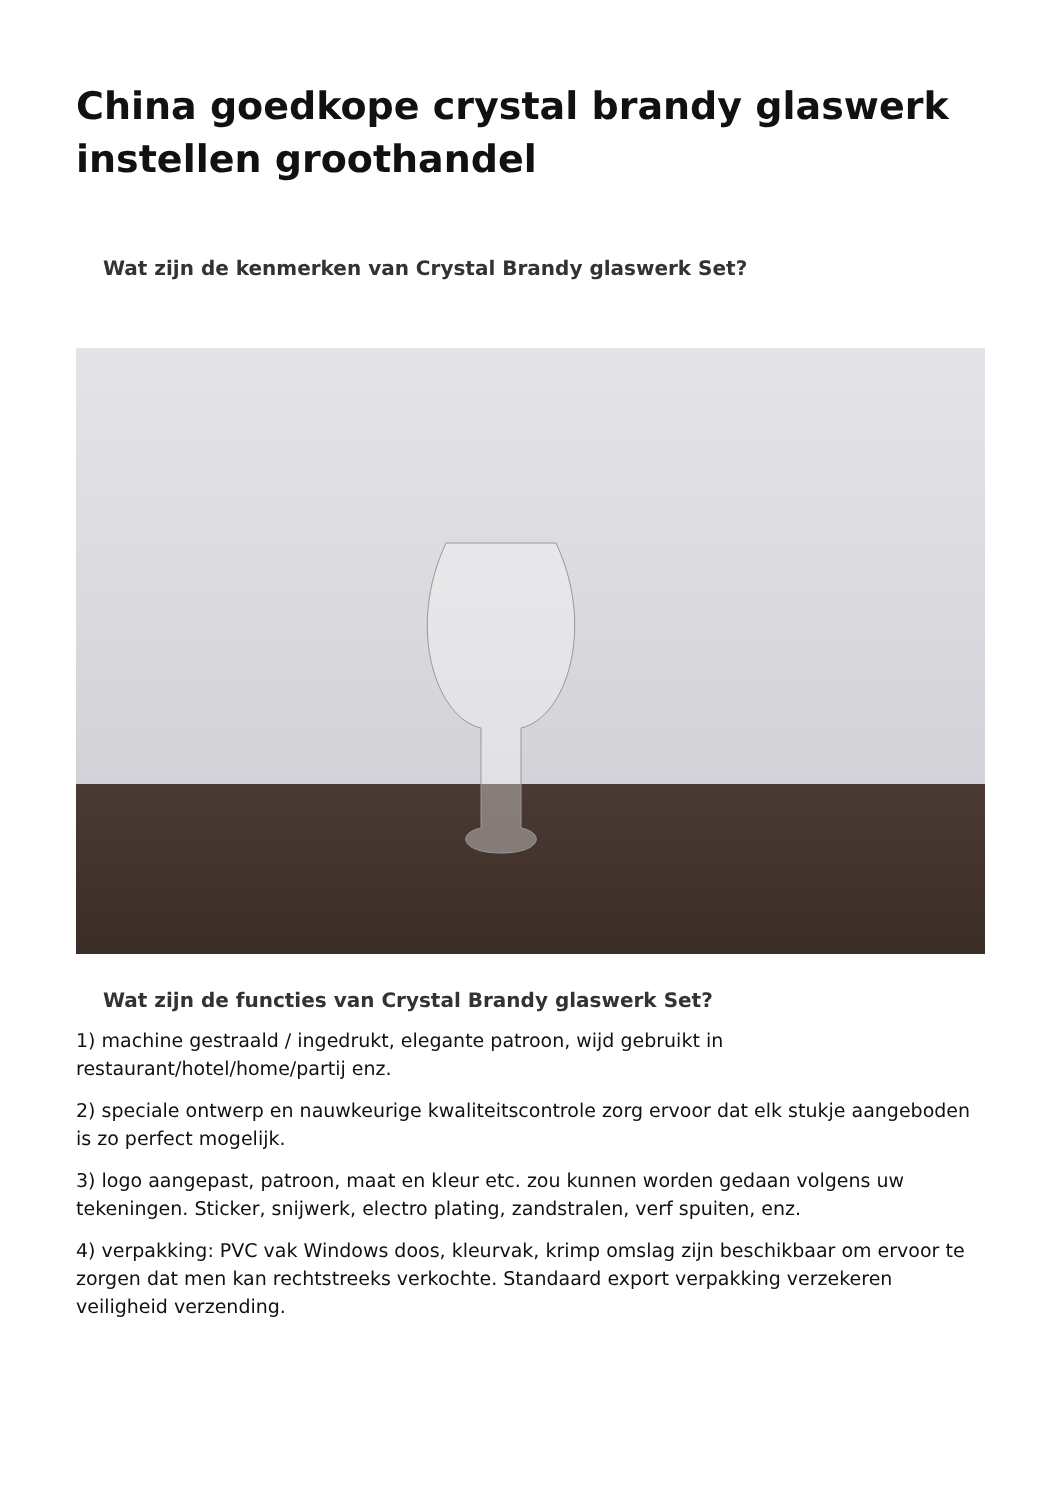China goedkope crystal brandy glaswerk instellen groothandel
Wat zijn de kenmerken van Crystal Brandy glaswerk Set?
Wat zijn de functies van Crystal Brandy glaswerk Set?
1) machine gestraald / ingedrukt, elegante patroon, wijd gebruikt in restaurant/hotel/home/partij enz.
2) speciale ontwerp en nauwkeurige kwaliteitscontrole zorg ervoor dat elk stukje aangeboden is zo perfect mogelijk.
3) logo aangepast, patroon, maat en kleur etc. zou kunnen worden gedaan volgens uw tekeningen. Sticker, snijwerk, electro plating, zandstralen, verf spuiten, enz.
4) verpakking: PVC vak Windows doos, kleurvak, krimp omslag zijn beschikbaar om ervoor te zorgen dat men kan rechtstreeks verkochte. Standaard export verpakking verzekeren veiligheid verzending.